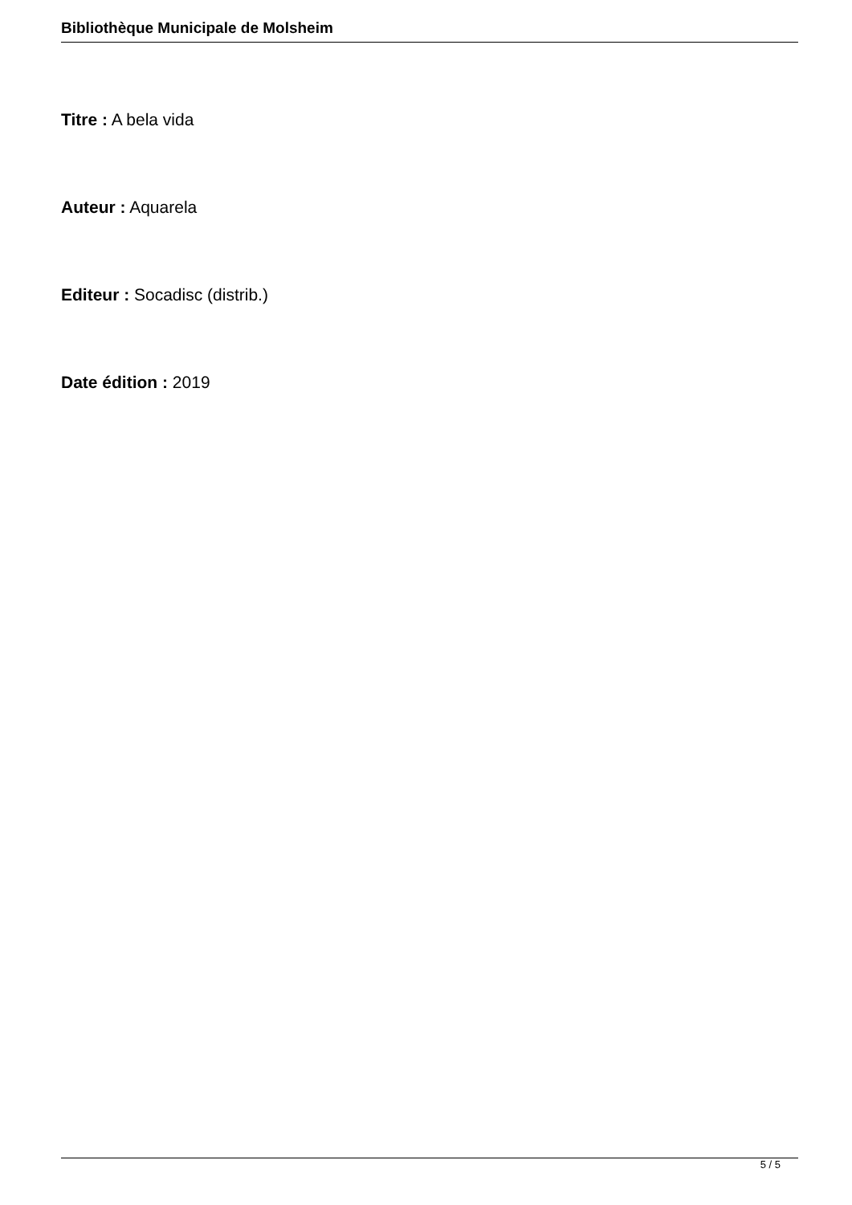Bibliothèque Municipale de Molsheim
Titre : A bela vida
Auteur : Aquarela
Editeur : Socadisc (distrib.)
Date édition : 2019
5 / 5